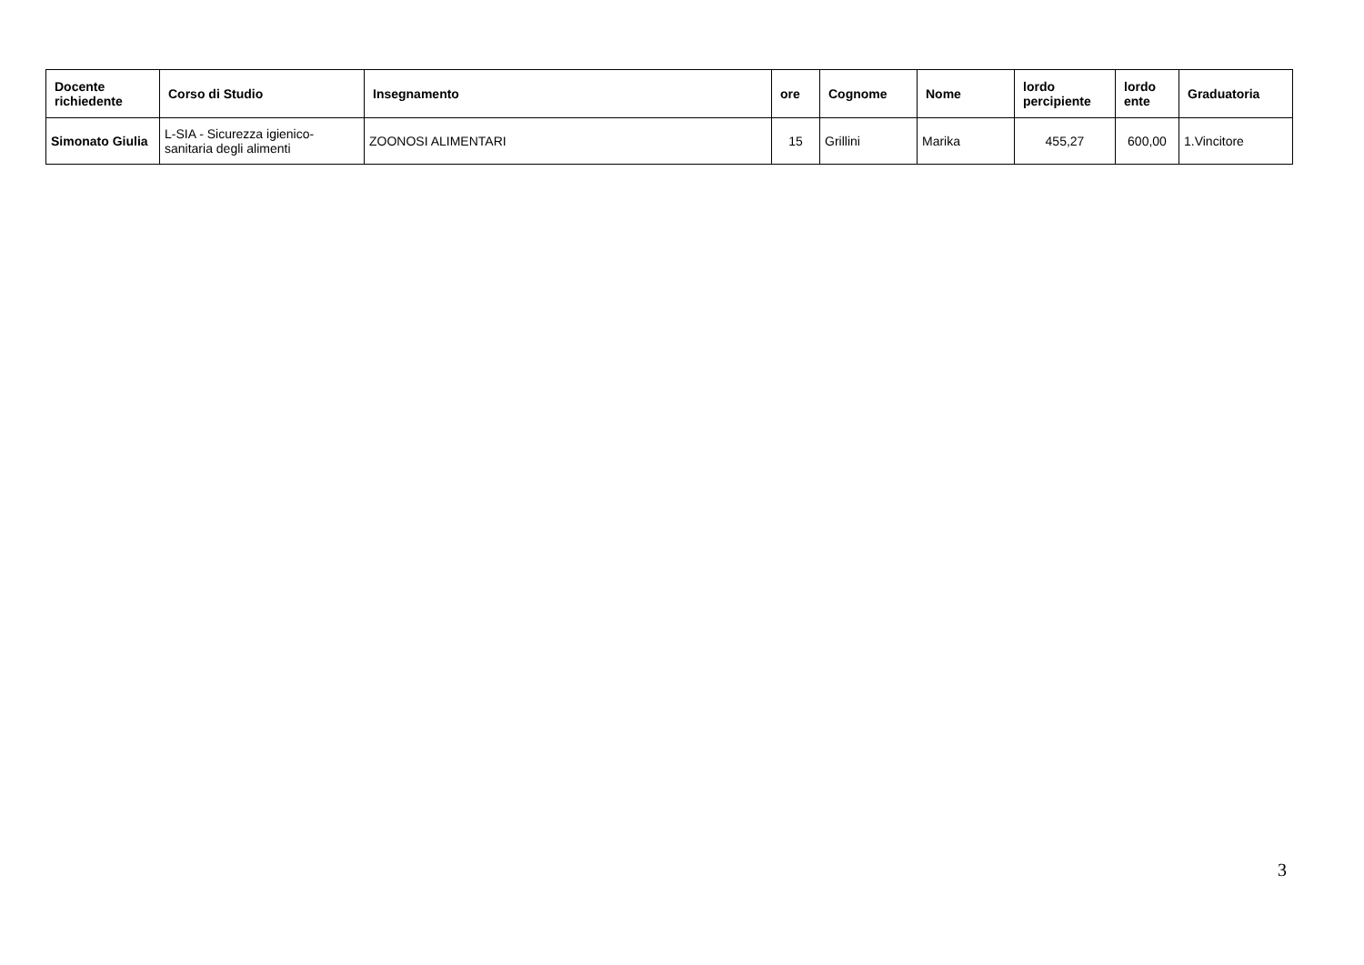| Docente richiedente | Corso di Studio | Insegnamento | ore | Cognome | Nome | lordo percipiente | lordo ente | Graduatoria |
| --- | --- | --- | --- | --- | --- | --- | --- | --- |
| Simonato Giulia | L-SIA - Sicurezza igienico-sanitaria degli alimenti | ZOONOSI ALIMENTARI | 15 | Grillini | Marika | 455,27 | 600,00 | 1.Vincitore |
3